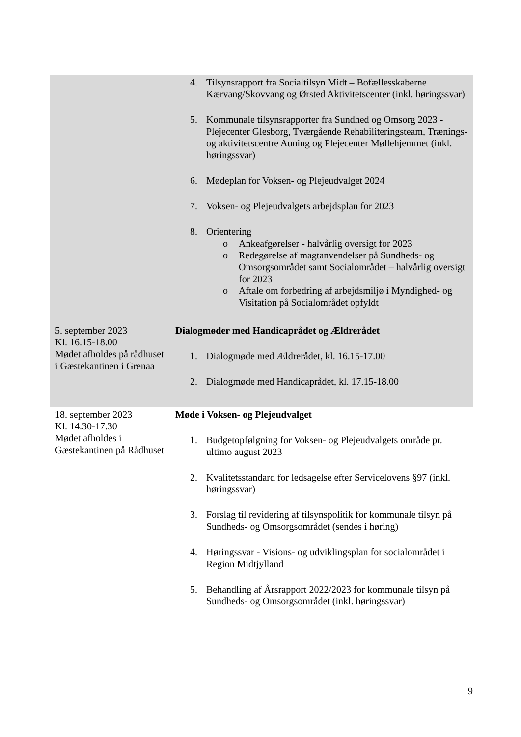| | 4. Tilsynsrapport fra Socialtilsyn Midt – Bofællesskaberne Kærvang/Skovvang og Ørsted Aktivitetscenter (inkl. høringssvar) 5. Kommunale tilsynsrapporter fra Sundhed og Omsorg 2023 - Plejecenter Glesborg, Tværgående Rehabiliteringsteam, Trænings- og aktivitetscentre Auning og Plejecenter Møllehjemmet (inkl. høringssvar) 6. Mødeplan for Voksen- og Plejeudvalget 2024 7. Voksen- og Plejeudvalgets arbejdsplan for 2023 8. Orientering o Ankeafgørelser - halvårlig oversigt for 2023 o Redegørelse af magtanvendelser på Sundheds- og Omsorgsområdet samt Socialområdet – halvårlig oversigt for 2023 o Aftale om forbedring af arbejdsmiljø i Myndighed- og Visitation på Socialområdet opfyldt |
| 5. september 2023 Kl. 16.15-18.00 Mødet afholdes på rådhuset i Gæstekantinen i Grenaa | Dialogmøder med Handicaprådet og Ældrerådet 1. Dialogmøde med Ældrerådet, kl. 16.15-17.00 2. Dialogmøde med Handicaprådet, kl. 17.15-18.00 |
| 18. september 2023 Kl. 14.30-17.30 Mødet afholdes i Gæstekantinen på Rådhuset | Møde i Voksen- og Plejeudvalget 1. Budgetopfølgning for Voksen- og Plejeudvalgets område pr. ultimo august 2023 2. Kvalitetsstandard for ledsagelse efter Servicelovens §97 (inkl. høringssvar) 3. Forslag til revidering af tilsynspolitik for kommunale tilsyn på Sundheds- og Omsorgsområdet (sendes i høring) 4. Høringssvar - Visions- og udviklingsplan for socialområdet i Region Midtjylland 5. Behandling af Årsrapport 2022/2023 for kommunale tilsyn på Sundheds- og Omsorgsområdet (inkl. høringssvar) |
9